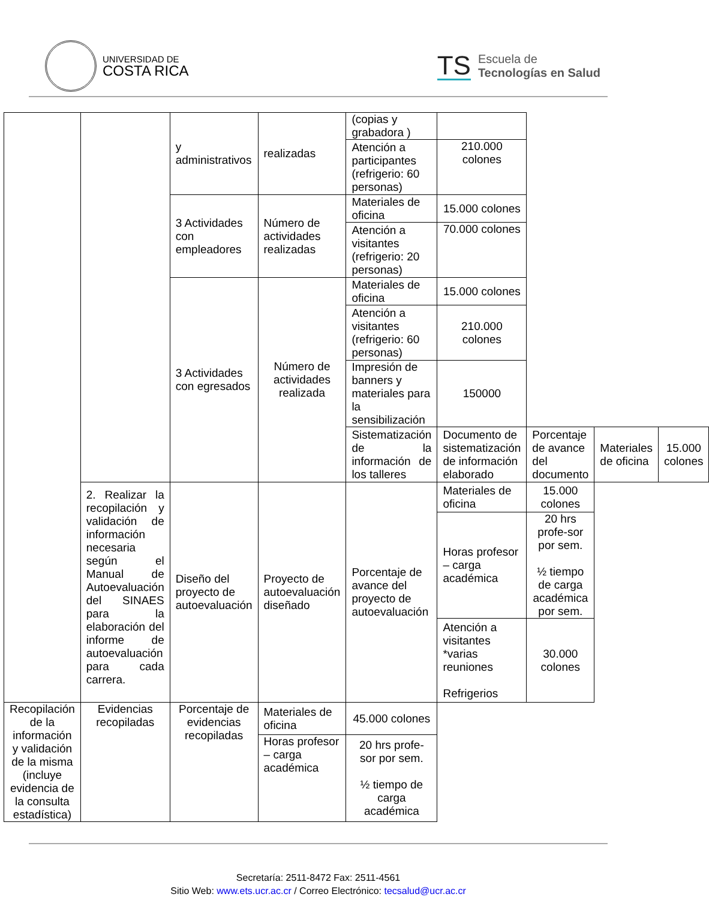UNIVERSIDAD DE
COSTA RICA
TS Escuela de
Tecnologías en Salud
| | | y administrativos | realizadas | (copias y grabadora ) | | | | |
| | | | | Atención a participantes (refrigerio: 60 personas) | 210.000 colones | | | |
| | | 3 Actividades con empleadores | Número de actividades realizadas | Materiales de oficina | 15.000 colones | | | |
| | | | | Atención a visitantes (refrigerio: 20 personas) | 70.000 colones | | | |
| | | 3 Actividades con egresados | Número de actividades realizada | Materiales de oficina | 15.000 colones | | | |
| | | | | Atención a visitantes (refrigerio: 60 personas) | 210.000 colones | | | |
| | | | | Impresión de banners y materiales para la sensibilización | 150000 | | | |
| | | | | Sistematización de la información de los talleres | Documento de sistematización de información elaborado | Porcentaje de avance del documento | Materiales de oficina | 15.000 colones |
| | 2. Realizar la recopilación y validación de información necesaria según el Manual de Autoevaluación del SINAES para la elaboración del informe de autoevaluación para cada carrera. | Diseño del proyecto de autoevaluación | Proyecto de autoevaluación diseñado | Porcentaje de avance del proyecto de autoevaluación | Materiales de oficina | 15.000 colones | | |
| | | | | | Horas profesor – carga académica | 20 hrs profe-sor por sem. ½ tiempo de carga académica por sem. | | |
| | | | | | Atención a visitantes *varias reuniones Refrigerios | 30.000 colones | | |
| Recopilación de la información y validación de la misma (incluye evidencia de la consulta estadística) | Evidencias recopiladas | Porcentaje de evidencias recopiladas | Materiales de oficina | 45.000 colones | | | | |
| | | | Horas profesor – carga académica | 20 hrs profe-sor por sem. ½ tiempo de carga académica | | | | |
Secretaría: 2511-8472 Fax: 2511-4561
Sitio Web: www.ets.ucr.ac.cr / Correo Electrónico: tecsalud@ucr.ac.cr